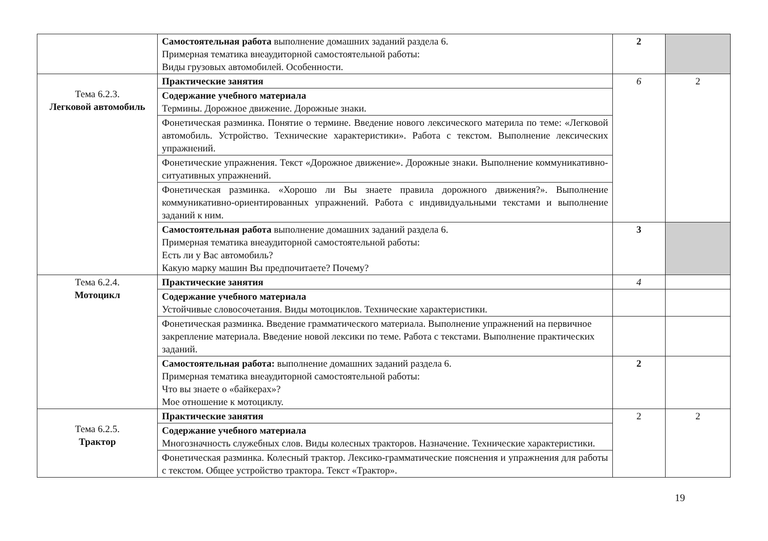| | Самостоятельная работа выполнение домашних заданий раздела 6. Примерная тематика внеаудиторной самостоятельной работы: Виды грузовых автомобилей. Особенности. | 2 | |
| Тема 6.2.3. Легковой автомобиль | Практические занятия | 6 | 2 |
| | Содержание учебного материала Термины. Дорожное движение. Дорожные знаки. | | |
| | Фонетическая разминка. Понятие о термине. Введение нового лексического материла по теме: «Легковой автомобиль. Устройство. Технические характеристики». Работа с текстом. Выполнение лексических упражнений. | | |
| | Фонетические упражнения. Текст «Дорожное движение». Дорожные знаки. Выполнение коммуникативно-ситуативных упражнений. | | |
| | Фонетическая разминка. «Хорошо ли Вы знаете правила дорожного движения?». Выполнение коммуникативно-ориентированных упражнений. Работа с индивидуальными текстами и выполнение заданий к ним. | | |
| | Самостоятельная работа выполнение домашних заданий раздела 6. Примерная тематика внеаудиторной самостоятельной работы: Есть ли у Вас автомобиль? Какую марку машин Вы предпочитаете? Почему? | 3 | |
| Тема 6.2.4. Мотоцикл | Практические занятия | 4 | |
| | Содержание учебного материала Устойчивые словосочетания. Виды мотоциклов. Технические характеристики. | | |
| | Фонетическая разминка. Введение грамматического материала. Выполнение упражнений на первичное закрепление материала. Введение новой лексики по теме. Работа с текстами. Выполнение практических заданий. | | |
| | Самостоятельная работа: выполнение домашних заданий раздела 6. Примерная тематика внеаудиторной самостоятельной работы: Что вы знаете о «байкерах»? Мое отношение к мотоциклу. | 2 | |
| Тема 6.2.5. Трактор | Практические занятия | 2 | 2 |
| | Содержание учебного материала Многозначность служебных слов. Виды колесных тракторов. Назначение. Технические характеристики. | | |
| | Фонетическая разминка. Колесный трактор. Лексико-грамматические пояснения и упражнения для работы с текстом. Общее устройство трактора. Текст «Трактор». | | |
19